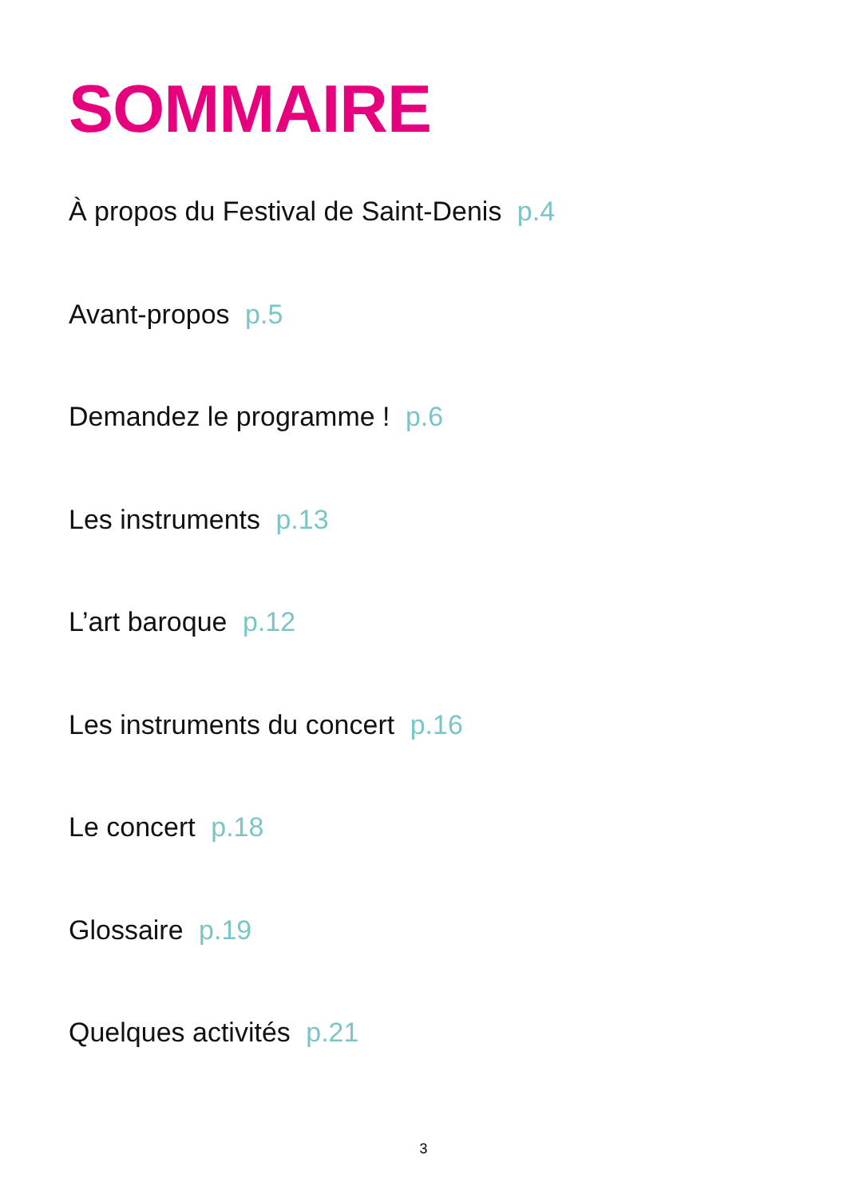SOMMAIRE
À propos du Festival de Saint-Denis p.4
Avant-propos p.5
Demandez le programme ! p.6
Les instruments p.13
L’art baroque p.12
Les instruments du concert p.16
Le concert p.18
Glossaire p.19
Quelques activités p.21
3